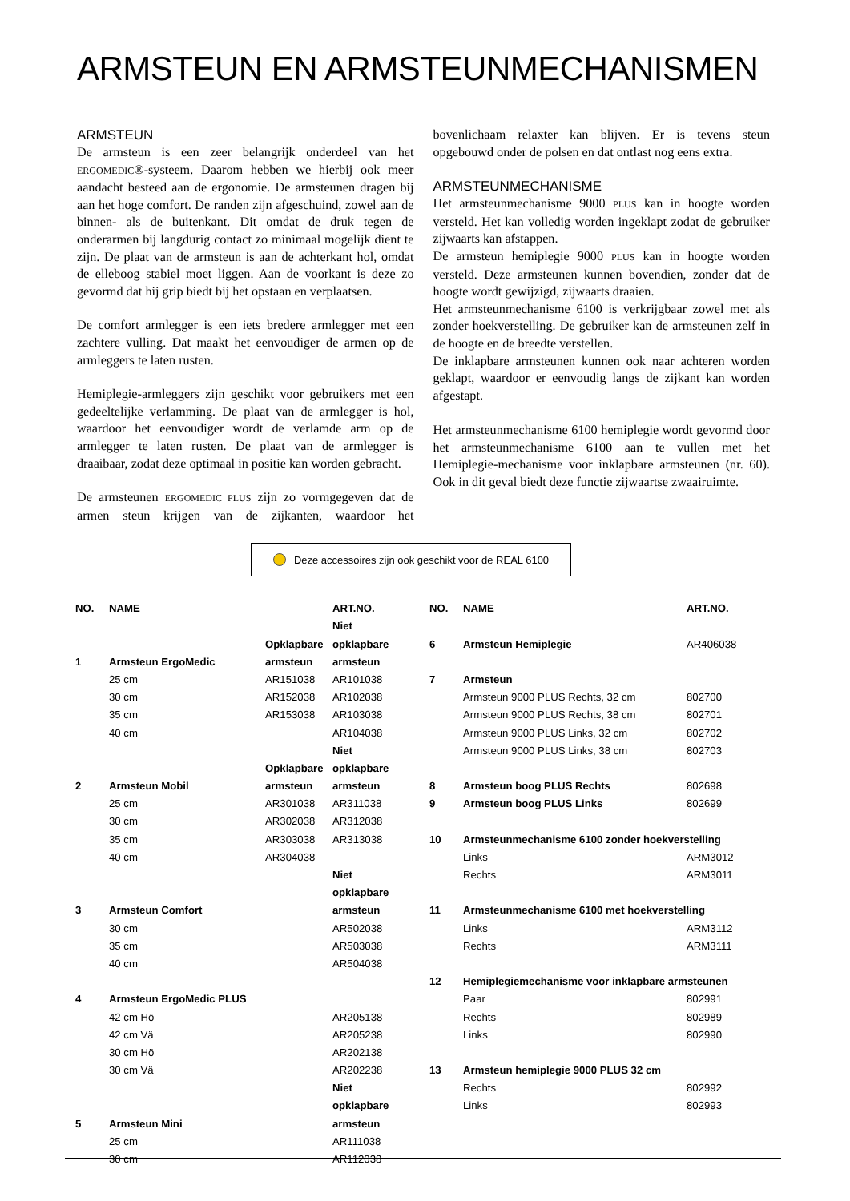ARMSTEUN EN ARMSTEUNMECHANISMEN
ARMSTEUN
De armsteun is een zeer belangrijk onderdeel van het ERGOMEDIC®-systeem. Daarom hebben we hierbij ook meer aandacht besteed aan de ergonomie. De armsteunen dragen bij aan het hoge comfort. De randen zijn afgeschuind, zowel aan de binnen- als de buitenkant. Dit omdat de druk tegen de onderarmen bij langdurig contact zo minimaal mogelijk dient te zijn. De plaat van de armsteun is aan de achterkant hol, omdat de elleboog stabiel moet liggen. Aan de voorkant is deze zo gevormd dat hij grip biedt bij het opstaan en verplaatsen.
De comfort armlegger is een iets bredere armlegger met een zachtere vulling. Dat maakt het eenvoudiger de armen op de armleggers te laten rusten.
Hemiplegie-armleggers zijn geschikt voor gebruikers met een gedeeltelijke verlamming. De plaat van de armlegger is hol, waardoor het eenvoudiger wordt de verlamde arm op de armlegger te laten rusten. De plaat van de armlegger is draaibaar, zodat deze optimaal in positie kan worden gebracht.
De armsteunen ERGOMEDIC PLUS zijn zo vormgegeven dat de armen steun krijgen van de zijkanten, waardoor het bovenlichaam relaxter kan blijven. Er is tevens steun opgebouwd onder de polsen en dat ontlast nog eens extra.
ARMSTEUNMECHANISME
Het armsteunmechanisme 9000 PLUS kan in hoogte worden versteld. Het kan volledig worden ingeklapt zodat de gebruiker zijwaarts kan afstappen.
De armsteun hemiplegie 9000 PLUS kan in hoogte worden versteld. Deze armsteunen kunnen bovendien, zonder dat de hoogte wordt gewijzigd, zijwaarts draaien.
Het armsteunmechanisme 6100 is verkrijgbaar zowel met als zonder hoekverstelling. De gebruiker kan de armsteunen zelf in de hoogte en de breedte verstellen.
De inklapbare armsteunen kunnen ook naar achteren worden geklapt, waardoor er eenvoudig langs de zijkant kan worden afgestapt.
Het armsteunmechanisme 6100 hemiplegie wordt gevormd door het armsteunmechanisme 6100 aan te vullen met het Hemiplegie-mechanisme voor inklapbare armsteunen (nr. 60). Ook in dit geval biedt deze functie zijwaartse zwaairuimte.
Deze accessoires zijn ook geschikt voor de REAL 6100
| NO. | NAME | | ART.NO. |
| --- | --- | --- | --- |
| | | | Niet |
| | | Opklapbare | opklapbare |
| 1 | Armsteun ErgoMedic | armsteun | armsteun |
| | 25 cm | AR151038 | AR101038 |
| | 30 cm | AR152038 | AR102038 |
| | 35 cm | AR153038 | AR103038 |
| | 40 cm | | AR104038 |
| | | | Niet |
| | | Opklapbare | opklapbare |
| 2 | Armsteun Mobil | armsteun | armsteun |
| | 25 cm | AR301038 | AR311038 |
| | 30 cm | AR302038 | AR312038 |
| | 35 cm | AR303038 | AR313038 |
| | 40 cm | AR304038 | |
| | | | Niet |
| | | | opklapbare |
| 3 | Armsteun Comfort | | armsteun |
| | 30 cm | | AR502038 |
| | 35 cm | | AR503038 |
| | 40 cm | | AR504038 |
| 4 | Armsteun ErgoMedic PLUS | | |
| | 42 cm Hö | | AR205138 |
| | 42 cm Vä | | AR205238 |
| | 30 cm Hö | | AR202138 |
| | 30 cm Vä | | AR202238 |
| | | | Niet |
| | | | opklapbare |
| 5 | Armsteun Mini | | armsteun |
| | 25 cm | | AR111038 |
| | 30 cm | | AR112038 |
| NO. | NAME | ART.NO. |
| --- | --- | --- |
| 6 | Armsteun Hemiplegie | AR406038 |
| 7 | Armsteun | |
| | Armsteun 9000 PLUS Rechts, 32 cm | 802700 |
| | Armsteun 9000 PLUS Rechts, 38 cm | 802701 |
| | Armsteun 9000 PLUS Links, 32 cm | 802702 |
| | Armsteun 9000 PLUS Links, 38 cm | 802703 |
| 8 | Armsteun boog PLUS Rechts | 802698 |
| 9 | Armsteun boog PLUS Links | 802699 |
| 10 | Armsteunmechanisme 6100 zonder hoekverstelling | |
| | Links | ARM3012 |
| | Rechts | ARM3011 |
| 11 | Armsteunmechanisme 6100 met hoekverstelling | |
| | Links | ARM3112 |
| | Rechts | ARM3111 |
| 12 | Hemiplegiemechanisme voor inklapbare armsteunen | |
| | Paar | 802991 |
| | Rechts | 802989 |
| | Links | 802990 |
| 13 | Armsteun hemiplegie 9000 PLUS 32 cm | |
| | Rechts | 802992 |
| | Links | 802993 |